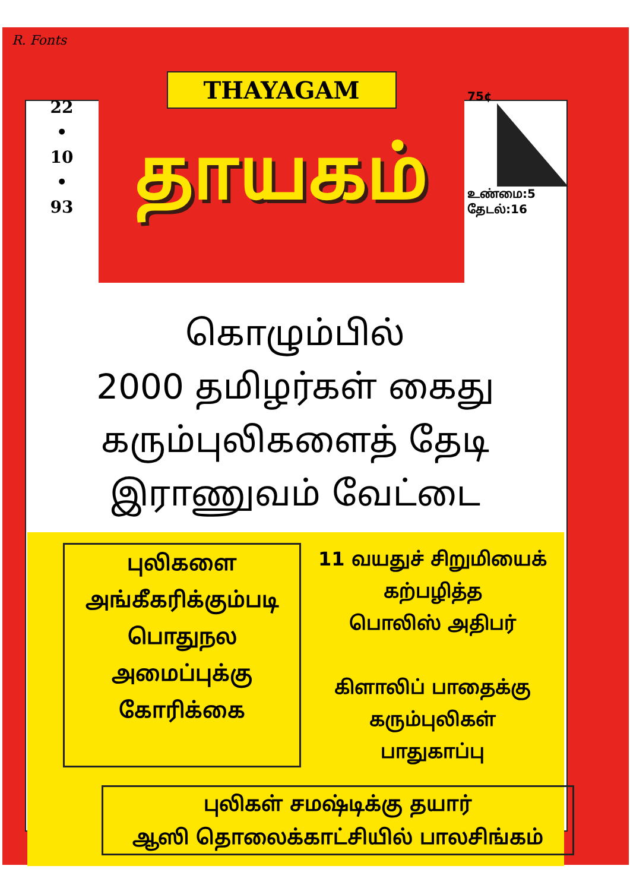R. Fonts
22
•
10
•
93
THAYAGAM
தாயகம்
75¢
உண்மை:5
தேடல்:16
கொழும்பில்
2000 தமிழர்கள் கைது
கரும்புலிகளைத் தேடி
இராணுவம் வேட்டை
புலிகளை
அங்கீகரிக்கும்படி
பொதுநல
அமைப்புக்கு
கோரிக்கை
11 வயதுச் சிறுமியைக்
கற்பழித்த
பொலிஸ் அதிபர்
கிளாலிப் பாதைக்கு
கரும்புலிகள்
பாதுகாப்பு
புலிகள் சமஷ்டிக்கு தயார்
ஆஸி தொலைக்காட்சியில் பாலசிங்கம்